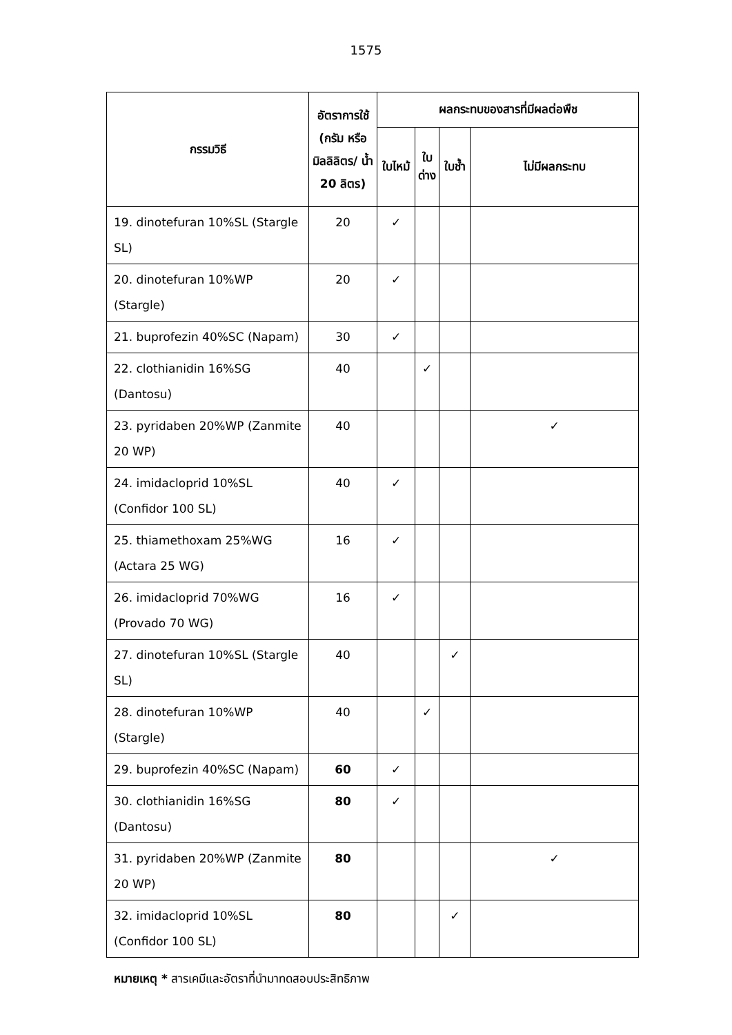1575
| กรรมวิธี | อัตราการใช้ (กรัม หรือ มิลลิลิตร/ น้ำ 20 ลิตร) | ผลกระทบของสารที่มีผลต่อพืช | | | |
| --- | --- | --- | --- | --- | --- |
| | | ใบไหม้ | ใบ ด่าง | ใบช้ำ | ไม่มีผลกระทบ |
| 19. dinotefuran 10%SL (Stargle SL) | 20 | ✓ | | | |
| 20. dinotefuran 10%WP (Stargle) | 20 | ✓ | | | |
| 21. buprofezin 40%SC (Napam) | 30 | ✓ | | | |
| 22. clothianidin 16%SG (Dantosu) | 40 | | ✓ | | |
| 23. pyridaben 20%WP (Zanmite 20 WP) | 40 | | | | ✓ |
| 24. imidacloprid 10%SL (Confidor 100 SL) | 40 | ✓ | | | |
| 25. thiamethoxam 25%WG (Actara 25 WG) | 16 | ✓ | | | |
| 26. imidacloprid 70%WG (Provado 70 WG) | 16 | ✓ | | | |
| 27. dinotefuran 10%SL (Stargle SL) | 40 | | | ✓ | |
| 28. dinotefuran 10%WP (Stargle) | 40 | | ✓ | | |
| 29. buprofezin 40%SC (Napam) | 60 | ✓ | | | |
| 30. clothianidin 16%SG (Dantosu) | 80 | ✓ | | | |
| 31. pyridaben 20%WP (Zanmite 20 WP) | 80 | | | | ✓ |
| 32. imidacloprid 10%SL (Confidor 100 SL) | 80 | | | ✓ | |
หมายเหตุ * สารเคมีและอัตราที่นำมาทดสอบประสิทธิภาพ